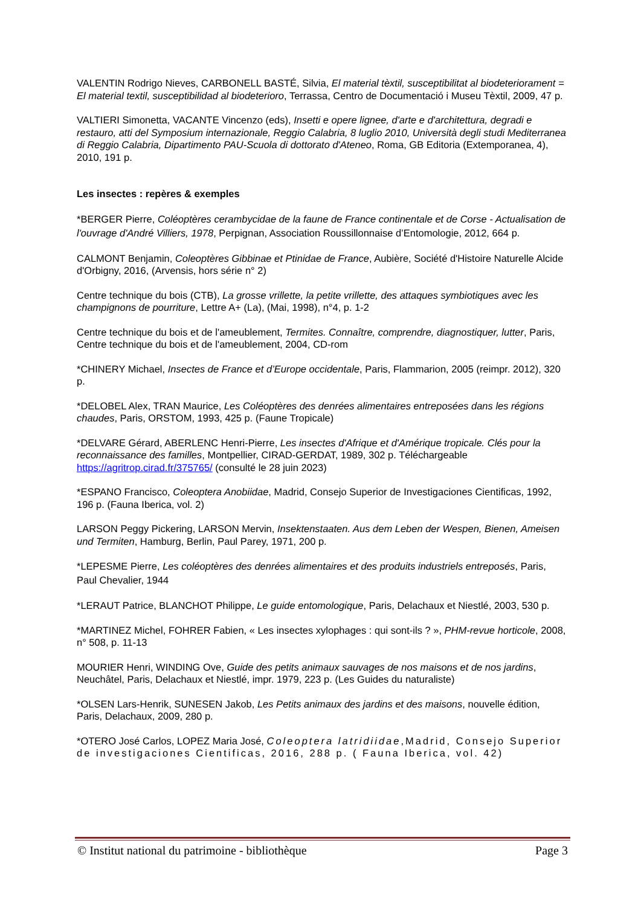VALENTIN Rodrigo Nieves, CARBONELL BASTÉ, Silvia, El material tèxtil, susceptibilitat al biodeteriorament = El material textil, susceptibilidad al biodeterioro, Terrassa, Centro de Documentació i Museu Tèxtil, 2009, 47 p.
VALTIERI Simonetta, VACANTE Vincenzo (eds), Insetti e opere lignee, d'arte e d'architettura, degradi e restauro, atti del Symposium internazionale, Reggio Calabria, 8 luglio 2010, Università degli studi Mediterranea di Reggio Calabria, Dipartimento PAU-Scuola di dottorato d'Ateneo, Roma, GB Editoria (Extemporanea, 4), 2010, 191 p.
Les insectes : repères & exemples
*BERGER Pierre, Coléoptères cerambycidae de la faune de France continentale et de Corse - Actualisation de l'ouvrage d'André Villiers, 1978, Perpignan, Association Roussillonnaise d’Entomologie, 2012, 664 p.
CALMONT Benjamin, Coleoptères Gibbinae et Ptinidae de France, Aubière, Société d'Histoire Naturelle Alcide d'Orbigny, 2016, (Arvensis, hors série n° 2)
Centre technique du bois (CTB), La grosse vrillette, la petite vrillette, des attaques symbiotiques avec les champignons de pourriture, Lettre A+ (La), (Mai, 1998), n°4, p. 1-2
Centre technique du bois et de l'ameublement, Termites. Connaître, comprendre, diagnostiquer, lutter, Paris, Centre technique du bois et de l'ameublement, 2004, CD-rom
*CHINERY Michael, Insectes de France et d’Europe occidentale, Paris, Flammarion, 2005 (reimpr. 2012), 320 p.
*DELOBEL Alex, TRAN Maurice, Les Coléoptères des denrées alimentaires entreposées dans les régions chaudes, Paris, ORSTOM, 1993, 425 p. (Faune Tropicale)
*DELVARE Gérard, ABERLENC Henri-Pierre, Les insectes d'Afrique et d'Amérique tropicale. Clés pour la reconnaissance des familles, Montpellier, CIRAD-GERDAT, 1989, 302 p. Téléchargeable https://agritrop.cirad.fr/375765/ (consulté le 28 juin 2023)
*ESPANO Francisco, Coleoptera Anobiidae, Madrid, Consejo Superior de Investigaciones Cientificas, 1992, 196 p. (Fauna Iberica, vol. 2)
LARSON Peggy Pickering, LARSON Mervin, Insektenstaaten. Aus dem Leben der Wespen, Bienen, Ameisen und Termiten, Hamburg, Berlin, Paul Parey, 1971, 200 p.
*LEPESME Pierre, Les coléoptères des denrées alimentaires et des produits industriels entreposés, Paris, Paul Chevalier, 1944
*LERAUT Patrice, BLANCHOT Philippe, Le guide entomologique, Paris, Delachaux et Niestlé, 2003, 530 p.
*MARTINEZ Michel, FOHRER Fabien, « Les insectes xylophages : qui sont-ils ? », PHM-revue horticole, 2008, n° 508, p. 11-13
MOURIER Henri, WINDING Ove, Guide des petits animaux sauvages de nos maisons et de nos jardins, Neuchâtel, Paris, Delachaux et Niestlé, impr. 1979, 223 p. (Les Guides du naturaliste)
*OLSEN Lars-Henrik, SUNESEN Jakob, Les Petits animaux des jardins et des maisons, nouvelle édition, Paris, Delachaux, 2009, 280 p.
*OTERO José Carlos, LOPEZ Maria José, Coleoptera latridiidae,Madrid, Consejo Superior de investigaciones Cientificas, 2016, 288 p. ( Fauna Iberica, vol. 42)
© Institut national du patrimoine - bibliothèque Page 3